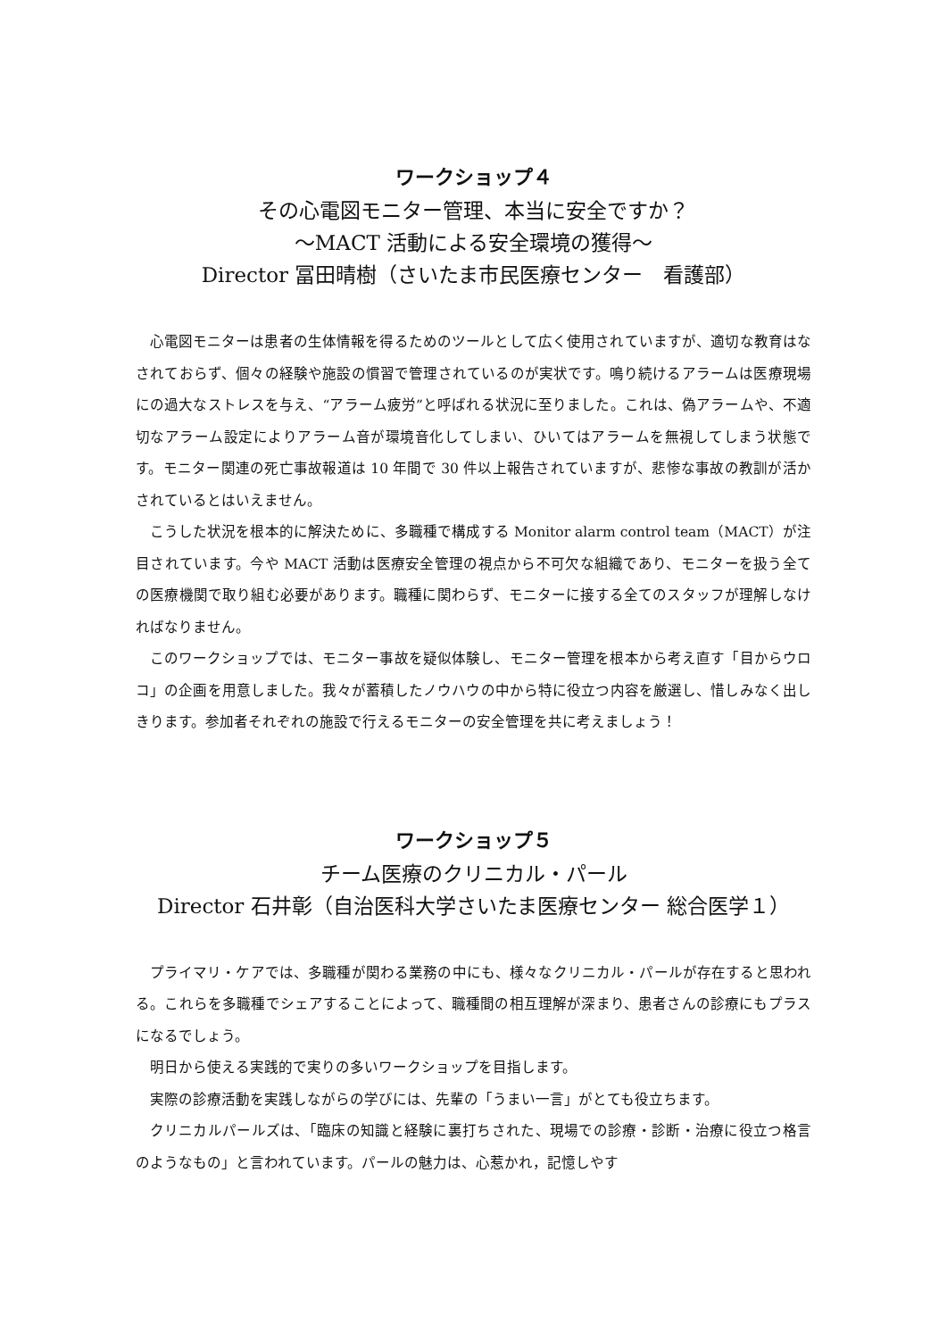ワークショップ４
その心電図モニター管理、本当に安全ですか？
～MACT 活動による安全環境の獲得～
Director 冨田晴樹（さいたま市民医療センター　看護部）
心電図モニターは患者の生体情報を得るためのツールとして広く使用されていますが、適切な教育はなされておらず、個々の経験や施設の慣習で管理されているのが実状です。鳴り続けるアラームは医療現場にの過大なストレスを与え、“アラーム疲労”と呼ばれる状況に至りました。これは、偽アラームや、不適切なアラーム設定によりアラーム音が環境音化してしまい、ひいてはアラームを無視してしまう状態です。モニター関連の死亡事故報道は 10 年間で 30 件以上報告されていますが、悲惨な事故の教訓が活かされているとはいえません。
こうした状況を根本的に解決ために、多職種で構成する Monitor alarm control team（MACT）が注目されています。今や MACT 活動は医療安全管理の視点から不可欠な組織であり、モニターを扱う全ての医療機関で取り組む必要があります。職種に関わらず、モニターに接する全てのスタッフが理解しなければなりません。
このワークショップでは、モニター事故を疑似体験し、モニター管理を根本から考え直す「目からウロコ」の企画を用意しました。我々が蓄積したノウハウの中から特に役立つ内容を厳選し、惜しみなく出しきります。参加者それぞれの施設で行えるモニターの安全管理を共に考えましょう！
ワークショップ５
チーム医療のクリニカル・パール
Director 石井彰（自治医科大学さいたま医療センター 総合医学１）
プライマリ・ケアでは、多職種が関わる業務の中にも、様々なクリニカル・パールが存在すると思われる。これらを多職種でシェアすることによって、職種間の相互理解が深まり、患者さんの診療にもプラスになるでしょう。
明日から使える実践的で実りの多いワークショップを目指します。
実際の診療活動を実践しながらの学びには、先輩の「うまい一言」がとても役立ちます。
クリニカルパールズは、「臨床の知識と経験に裏打ちされた、現場での診療・診断・治療に役立つ格言のようなもの」と言われています。パールの魅力は、心惹かれ，記憶しやす